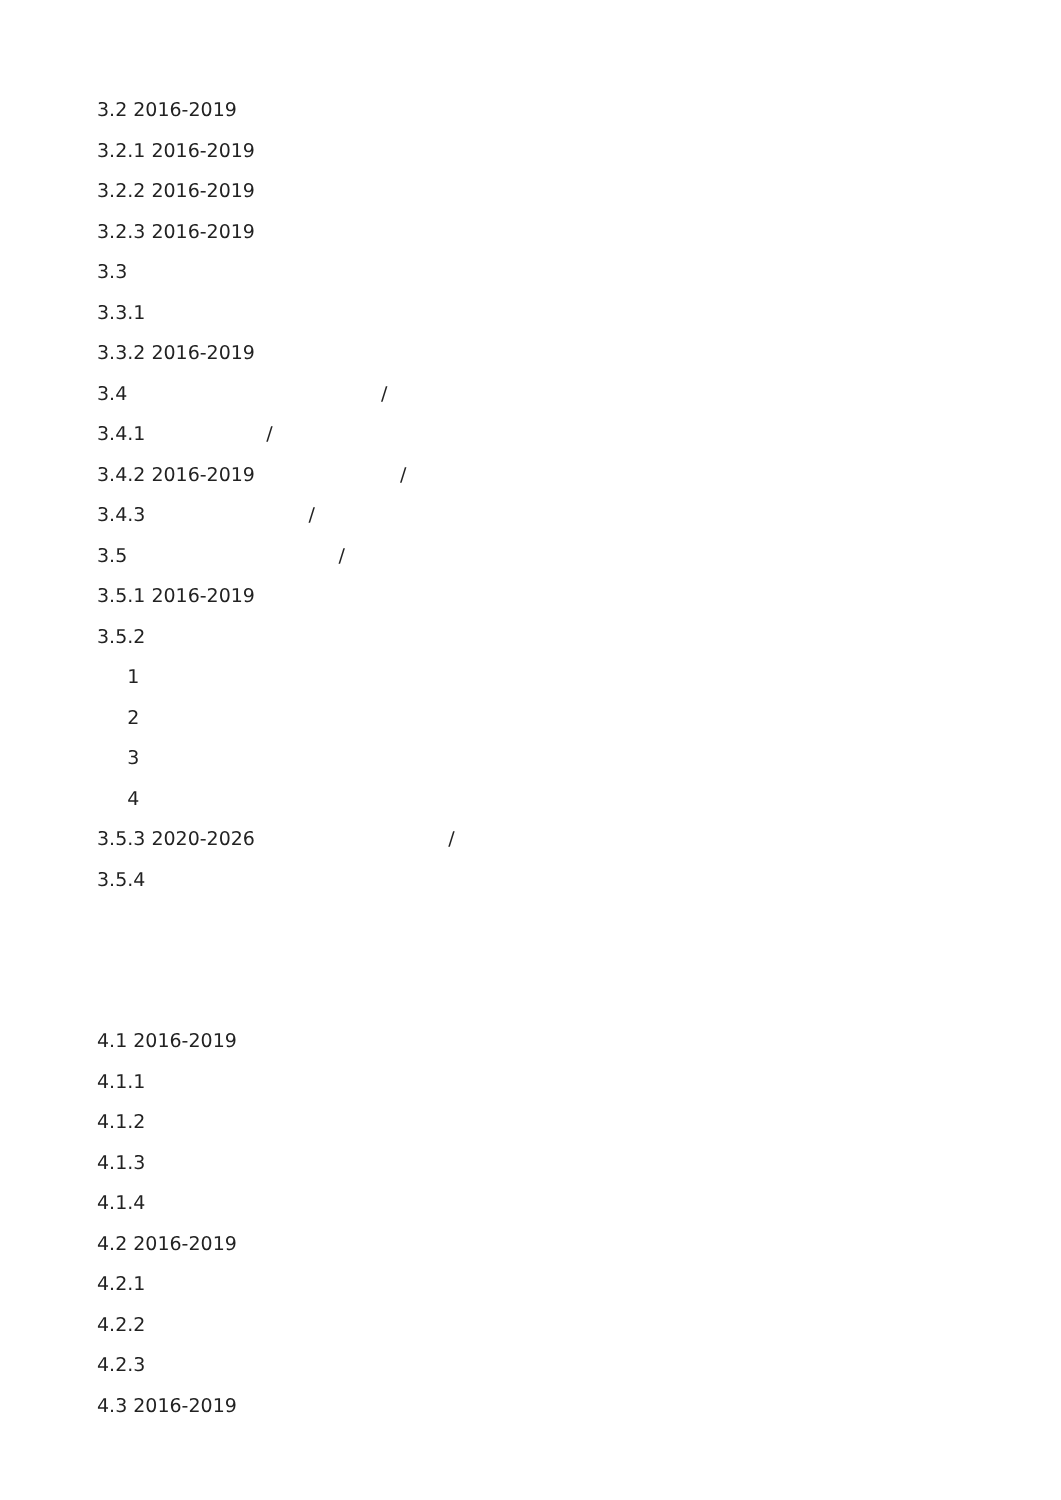3.2 2016-2019
3.2.1 2016-2019
3.2.2 2016-2019
3.2.3 2016-2019
3.3
3.3.1
3.3.2 2016-2019
3.4 /
3.4.1 /
3.4.2 2016-2019 /
3.4.3 /
3.5 /
3.5.1 2016-2019
3.5.2
1
2
3
4
3.5.3 2020-2026 /
3.5.4
4.1 2016-2019
4.1.1
4.1.2
4.1.3
4.1.4
4.2 2016-2019
4.2.1
4.2.2
4.2.3
4.3 2016-2019